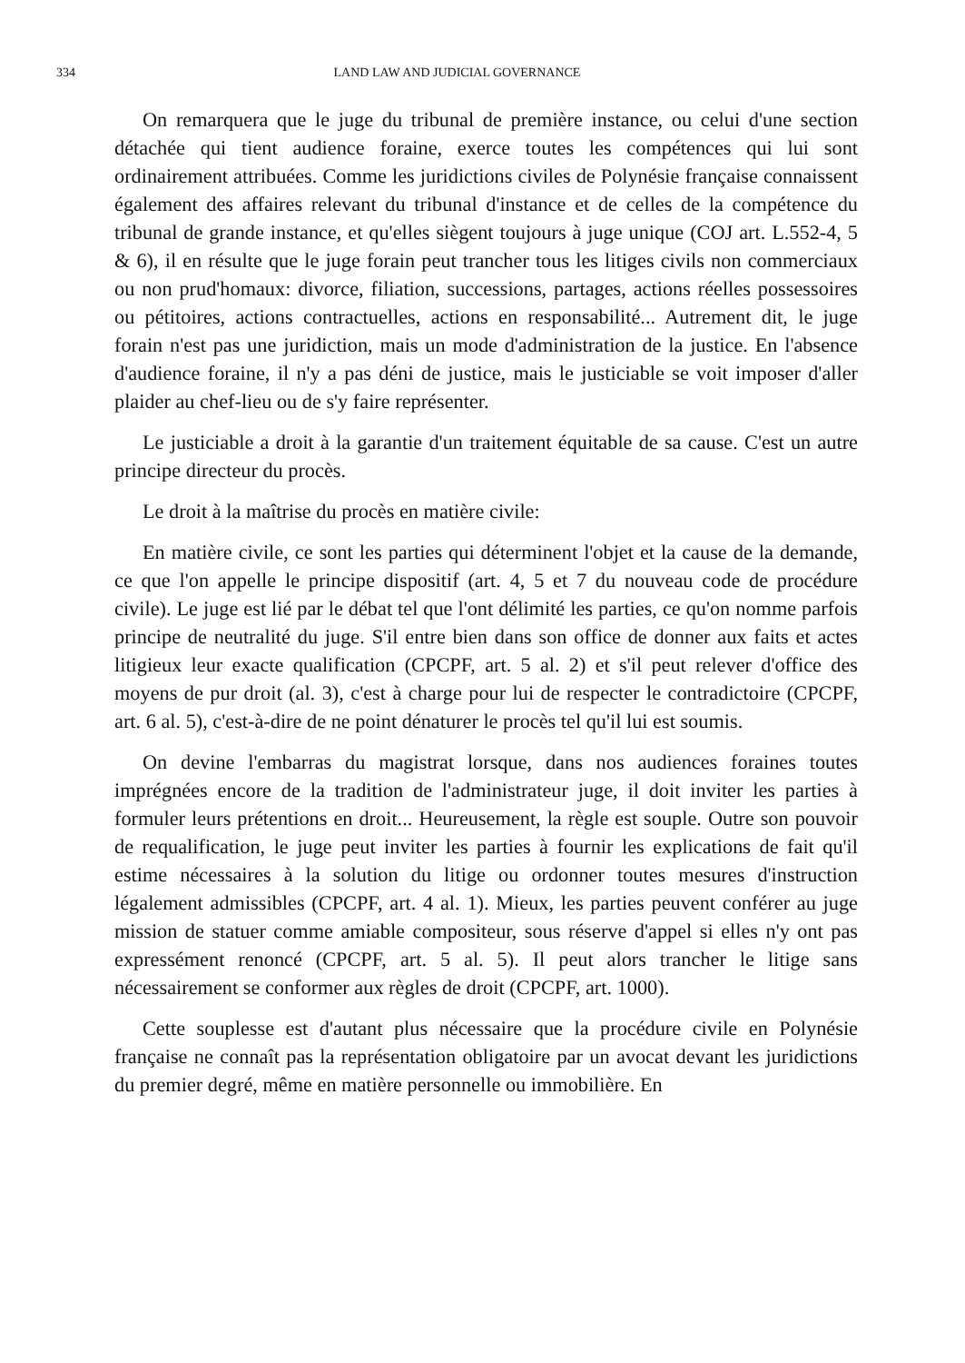334 LAND LAW AND JUDICIAL GOVERNANCE
On remarquera que le juge du tribunal de première instance, ou celui d'une section détachée qui tient audience foraine, exerce toutes les compétences qui lui sont ordinairement attribuées. Comme les juridictions civiles de Polynésie française connaissent également des affaires relevant du tribunal d'instance et de celles de la compétence du tribunal de grande instance, et qu'elles siègent toujours à juge unique (COJ art. L.552-4, 5 & 6), il en résulte que le juge forain peut trancher tous les litiges civils non commerciaux ou non prud'homaux: divorce, filiation, successions, partages, actions réelles possessoires ou pétitoires, actions contractuelles, actions en responsabilité... Autrement dit, le juge forain n'est pas une juridiction, mais un mode d'administration de la justice. En l'absence d'audience foraine, il n'y a pas déni de justice, mais le justiciable se voit imposer d'aller plaider au chef-lieu ou de s'y faire représenter.
Le justiciable a droit à la garantie d'un traitement équitable de sa cause. C'est un autre principe directeur du procès.
Le droit à la maîtrise du procès en matière civile:
En matière civile, ce sont les parties qui déterminent l'objet et la cause de la demande, ce que l'on appelle le principe dispositif (art. 4, 5 et 7 du nouveau code de procédure civile). Le juge est lié par le débat tel que l'ont délimité les parties, ce qu'on nomme parfois principe de neutralité du juge. S'il entre bien dans son office de donner aux faits et actes litigieux leur exacte qualification (CPCPF, art. 5 al. 2) et s'il peut relever d'office des moyens de pur droit (al. 3), c'est à charge pour lui de respecter le contradictoire (CPCPF, art. 6 al. 5), c'est-à-dire de ne point dénaturer le procès tel qu'il lui est soumis.
On devine l'embarras du magistrat lorsque, dans nos audiences foraines toutes imprégnées encore de la tradition de l'administrateur juge, il doit inviter les parties à formuler leurs prétentions en droit... Heureusement, la règle est souple. Outre son pouvoir de requalification, le juge peut inviter les parties à fournir les explications de fait qu'il estime nécessaires à la solution du litige ou ordonner toutes mesures d'instruction légalement admissibles (CPCPF, art. 4 al. 1). Mieux, les parties peuvent conférer au juge mission de statuer comme amiable compositeur, sous réserve d'appel si elles n'y ont pas expressément renoncé (CPCPF, art. 5 al. 5). Il peut alors trancher le litige sans nécessairement se conformer aux règles de droit (CPCPF, art. 1000).
Cette souplesse est d'autant plus nécessaire que la procédure civile en Polynésie française ne connaît pas la représentation obligatoire par un avocat devant les juridictions du premier degré, même en matière personnelle ou immobilière. En